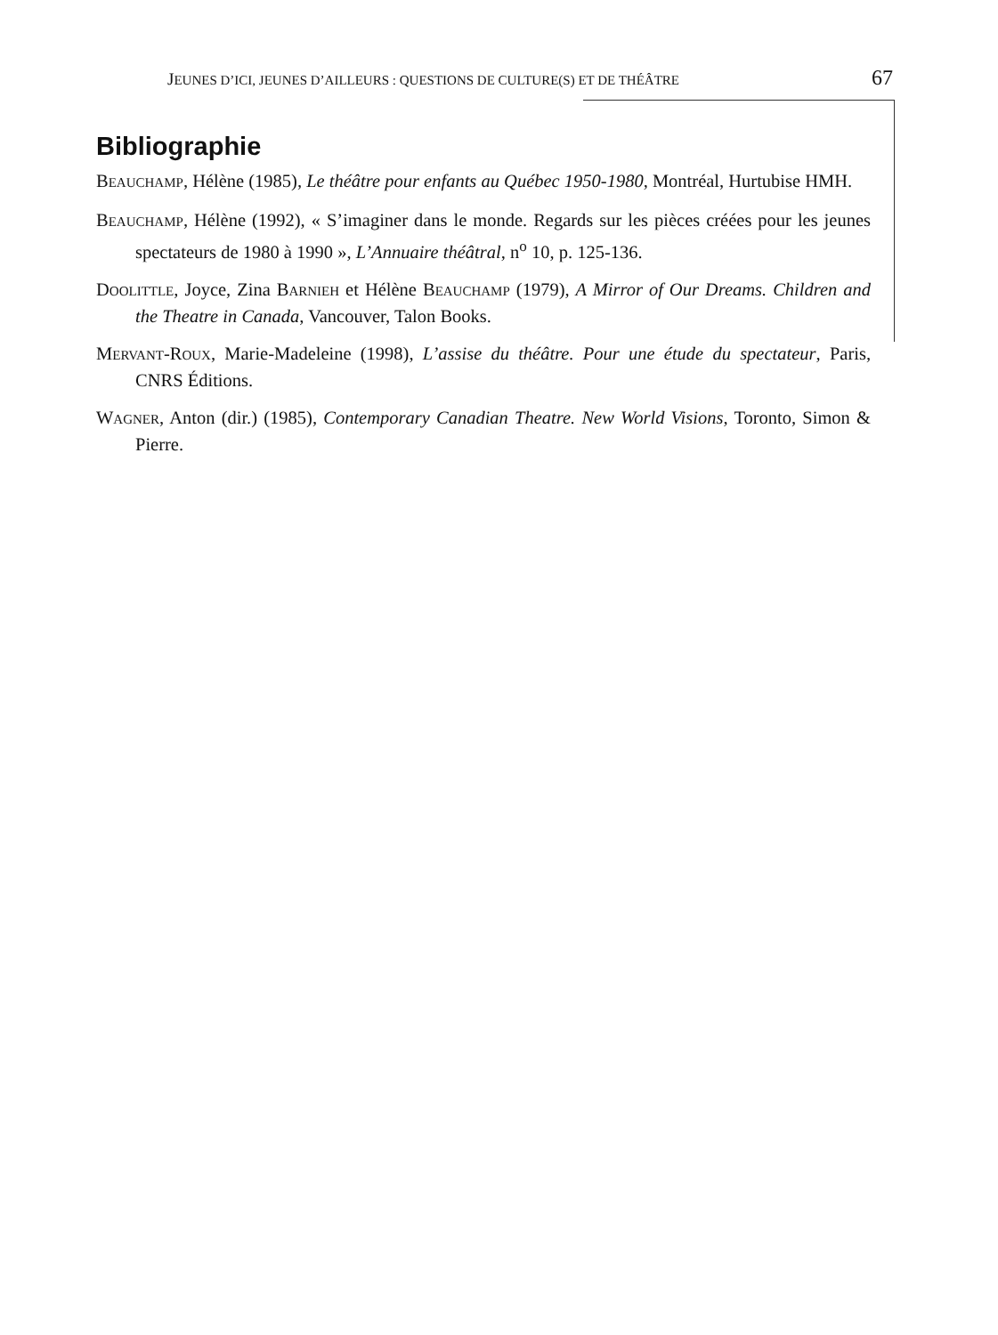JEUNES D’ICI, JEUNES D’AILLEURS : QUESTIONS DE CULTURE(S) ET DE THÉÂTRE 67
Bibliographie
BEAUCHAMP, Hélène (1985), Le théâtre pour enfants au Québec 1950-1980, Montréal, Hurtubise HMH.
BEAUCHAMP, Hélène (1992), « S’imaginer dans le monde. Regards sur les pièces créées pour les jeunes spectateurs de 1980 à 1990 », L’Annuaire théâtral, n<sup>o</sup> 10, p. 125-136.
DOOLITTLE, Joyce, Zina BARNIEH et Hélène BEAUCHAMP (1979), A Mirror of Our Dreams. Children and the Theatre in Canada, Vancouver, Talon Books.
MERVANT-ROUX, Marie-Madeleine (1998), L’assise du théâtre. Pour une étude du spectateur, Paris, CNRS Éditions.
WAGNER, Anton (dir.) (1985), Contemporary Canadian Theatre. New World Visions, Toronto, Simon & Pierre.